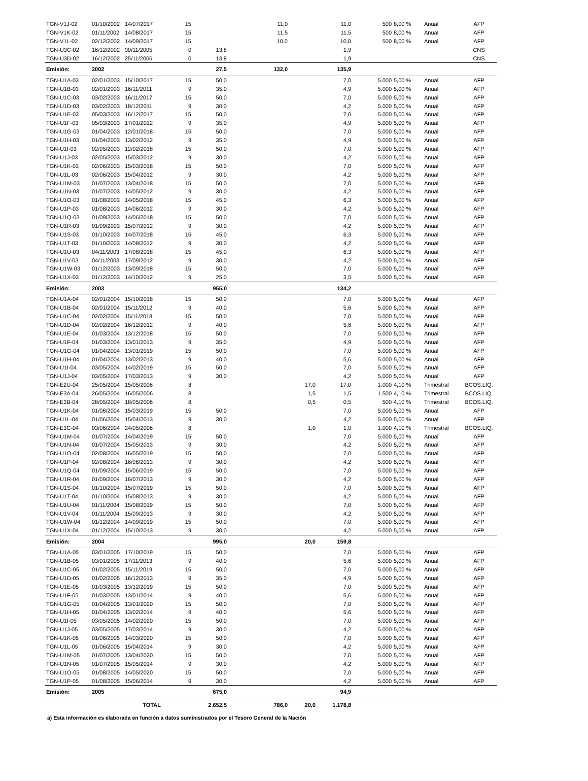| TGN-V1J-02 | 01/10/2002 | 14/07/2017 | 15 | | 11,0 | | 11,0 | 500 | 8,00 % | Anual | AFP |
| TGN-V1K-02 | 01/11/2002 | 14/08/2017 | 15 | | 11,5 | | 11,5 | 500 | 8,00 % | Anual | AFP |
| TGN-V1L-02 | 02/12/2002 | 14/09/2017 | 15 | | 10,0 | | 10,0 | 500 | 8,00 % | Anual | AFP |
| TGN-U3C-02 | 16/12/2002 | 30/11/2005 | 0 | 13,8 | | | 1,9 | | | | CNS |
| TGN-U3D-02 | 16/12/2002 | 25/11/2006 | 0 | 13,8 | | | 1,9 | | | | CNS |
| Emisión: | 2002 | | | 27,5 | 132,0 | | 135,9 | | | | |
| TGN-U1A-03 | 02/01/2003 | 15/10/2017 | 15 | 50,0 | | | 7,0 | 5.000 | 5,00 % | Anual | AFP |
| TGN-U1B-03 | 02/01/2003 | 16/11/2011 | 9 | 35,0 | | | 4,9 | 5.000 | 5,00 % | Anual | AFP |
| TGN-U1C-03 | 03/02/2003 | 16/11/2017 | 15 | 50,0 | | | 7,0 | 5.000 | 5,00 % | Anual | AFP |
| TGN-U1D-03 | 03/02/2003 | 18/12/2011 | 9 | 30,0 | | | 4,2 | 5.000 | 5,00 % | Anual | AFP |
| TGN-U1E-03 | 05/03/2003 | 16/12/2017 | 15 | 50,0 | | | 7,0 | 5.000 | 5,00 % | Anual | AFP |
| TGN-U1F-03 | 05/03/2003 | 17/01/2012 | 9 | 35,0 | | | 4,9 | 5.000 | 5,00 % | Anual | AFP |
| TGN-U1G-03 | 01/04/2003 | 12/01/2018 | 15 | 50,0 | | | 7,0 | 5.000 | 5,00 % | Anual | AFP |
| TGN-U1H-03 | 01/04/2003 | 13/02/2012 | 9 | 35,0 | | | 4,9 | 5.000 | 5,00 % | Anual | AFP |
| TGN-U1I-03 | 02/05/2003 | 12/02/2018 | 15 | 50,0 | | | 7,0 | 5.000 | 5,00 % | Anual | AFP |
| TGN-U1J-03 | 02/05/2003 | 15/03/2012 | 9 | 30,0 | | | 4,2 | 5.000 | 5,00 % | Anual | AFP |
| TGN-U1K-03 | 02/06/2003 | 15/03/2018 | 15 | 50,0 | | | 7,0 | 5.000 | 5,00 % | Anual | AFP |
| TGN-U1L-03 | 02/06/2003 | 15/04/2012 | 9 | 30,0 | | | 4,2 | 5.000 | 5,00 % | Anual | AFP |
| TGN-U1M-03 | 01/07/2003 | 13/04/2018 | 15 | 50,0 | | | 7,0 | 5.000 | 5,00 % | Anual | AFP |
| TGN-U1N-03 | 01/07/2003 | 14/05/2012 | 9 | 30,0 | | | 4,2 | 5.000 | 5,00 % | Anual | AFP |
| TGN-U1O-03 | 01/08/2003 | 14/05/2018 | 15 | 45,0 | | | 6,3 | 5.000 | 5,00 % | Anual | AFP |
| TGN-U1P-03 | 01/08/2003 | 14/06/2012 | 9 | 30,0 | | | 4,2 | 5.000 | 5,00 % | Anual | AFP |
| TGN-U1Q-03 | 01/09/2003 | 14/06/2018 | 15 | 50,0 | | | 7,0 | 5.000 | 5,00 % | Anual | AFP |
| TGN-U1R-03 | 01/09/2003 | 15/07/2012 | 9 | 30,0 | | | 4,2 | 5.000 | 5,00 % | Anual | AFP |
| TGN-U1S-03 | 01/10/2003 | 14/07/2018 | 15 | 45,0 | | | 6,3 | 5.000 | 5,00 % | Anual | AFP |
| TGN-U1T-03 | 01/10/2003 | 14/08/2012 | 9 | 30,0 | | | 4,2 | 5.000 | 5,00 % | Anual | AFP |
| TGN-U1U-03 | 04/11/2003 | 17/08/2018 | 15 | 45,0 | | | 6,3 | 5.000 | 5,00 % | Anual | AFP |
| TGN-U1V-03 | 04/11/2003 | 17/09/2012 | 9 | 30,0 | | | 4,2 | 5.000 | 5,00 % | Anual | AFP |
| TGN-U1W-03 | 01/12/2003 | 13/09/2018 | 15 | 50,0 | | | 7,0 | 5.000 | 5,00 % | Anual | AFP |
| TGN-U1X-03 | 01/12/2003 | 14/10/2012 | 9 | 25,0 | | | 3,5 | 5.000 | 5,00 % | Anual | AFP |
| Emisión: | 2003 | | | 955,0 | | | 134,2 | | | | |
| TGN-U1A-04 | 02/01/2004 | 15/10/2018 | 15 | 50,0 | | | 7,0 | 5.000 | 5,00 % | Anual | AFP |
| TGN-U1B-04 | 02/01/2004 | 15/11/2012 | 9 | 40,0 | | | 5,6 | 5.000 | 5,00 % | Anual | AFP |
| TGN-U1C-04 | 02/02/2004 | 15/11/2018 | 15 | 50,0 | | | 7,0 | 5.000 | 5,00 % | Anual | AFP |
| TGN-U1D-04 | 02/02/2004 | 16/12/2012 | 9 | 40,0 | | | 5,6 | 5.000 | 5,00 % | Anual | AFP |
| TGN-U1E-04 | 01/03/2004 | 13/12/2018 | 15 | 50,0 | | | 7,0 | 5.000 | 5,00 % | Anual | AFP |
| TGN-U1F-04 | 01/03/2004 | 13/01/2013 | 9 | 35,0 | | | 4,9 | 5.000 | 5,00 % | Anual | AFP |
| TGN-U1G-04 | 01/04/2004 | 13/01/2019 | 15 | 50,0 | | | 7,0 | 5.000 | 5,00 % | Anual | AFP |
| TGN-U1H-04 | 01/04/2004 | 13/02/2013 | 9 | 40,0 | | | 5,6 | 5.000 | 5,00 % | Anual | AFP |
| TGN-U1I-04 | 03/05/2004 | 14/02/2019 | 15 | 50,0 | | | 7,0 | 5.000 | 5,00 % | Anual | AFP |
| TGN-U1J-04 | 03/05/2004 | 17/03/2013 | 9 | 30,0 | | | 4,2 | 5.000 | 5,00 % | Anual | AFP |
| TGN-E2U-04 | 25/05/2004 | 15/05/2006 | 8 | | | 17,0 | 17,0 | 1.000 | 4,10 % | Trimestral | BCOS.LIQ. |
| TGN-E3A-04 | 26/05/2004 | 16/05/2006 | 8 | | | 1,5 | 1,5 | 1.500 | 4,10 % | Trimestral | BCOS.LIQ. |
| TGN-E3B-04 | 28/05/2004 | 18/05/2006 | 8 | | | 0,5 | 0,5 | 500 | 4,10 % | Trimestral | BCOS.LIQ. |
| TGN-U1K-04 | 01/06/2004 | 15/03/2019 | 15 | 50,0 | | | 7,0 | 5.000 | 5,00 % | Anual | AFP |
| TGN-U1L-04 | 01/06/2004 | 15/04/2013 | 9 | 30,0 | | | 4,2 | 5.000 | 5,00 % | Anual | AFP |
| TGN-E3C-04 | 03/06/2004 | 24/05/2006 | 8 | | | 1,0 | 1,0 | 1.000 | 4,10 % | Trimestral | BCOS.LIQ. |
| TGN-U1M-04 | 01/07/2004 | 14/04/2019 | 15 | 50,0 | | | 7,0 | 5.000 | 5,00 % | Anual | AFP |
| TGN-U1N-04 | 01/07/2004 | 15/05/2013 | 9 | 30,0 | | | 4,2 | 5.000 | 5,00 % | Anual | AFP |
| TGN-U1O-04 | 02/08/2004 | 16/05/2019 | 15 | 50,0 | | | 7,0 | 5.000 | 5,00 % | Anual | AFP |
| TGN-U1P-04 | 02/08/2004 | 16/06/2013 | 9 | 30,0 | | | 4,2 | 5.000 | 5,00 % | Anual | AFP |
| TGN-U1Q-04 | 01/09/2004 | 15/06/2019 | 15 | 50,0 | | | 7,0 | 5.000 | 5,00 % | Anual | AFP |
| TGN-U1R-04 | 01/09/2004 | 16/07/2013 | 9 | 30,0 | | | 4,2 | 5.000 | 5,00 % | Anual | AFP |
| TGN-U1S-04 | 01/10/2004 | 15/07/2019 | 15 | 50,0 | | | 7,0 | 5.000 | 5,00 % | Anual | AFP |
| TGN-U1T-04 | 01/10/2004 | 15/08/2013 | 9 | 30,0 | | | 4,2 | 5.000 | 5,00 % | Anual | AFP |
| TGN-U1U-04 | 01/11/2004 | 15/08/2019 | 15 | 50,0 | | | 7,0 | 5.000 | 5,00 % | Anual | AFP |
| TGN-U1V-04 | 01/11/2004 | 15/09/2013 | 9 | 30,0 | | | 4,2 | 5.000 | 5,00 % | Anual | AFP |
| TGN-U1W-04 | 01/12/2004 | 14/09/2019 | 15 | 50,0 | | | 7,0 | 5.000 | 5,00 % | Anual | AFP |
| TGN-U1X-04 | 01/12/2004 | 15/10/2013 | 9 | 30,0 | | | 4,2 | 5.000 | 5,00 % | Anual | AFP |
| Emisión: | 2004 | | | 995,0 | | 20,0 | 159,8 | | | | |
| TGN-U1A-05 | 03/01/2005 | 17/10/2019 | 15 | 50,0 | | | 7,0 | 5.000 | 5,00 % | Anual | AFP |
| TGN-U1B-05 | 03/01/2005 | 17/11/2013 | 9 | 40,0 | | | 5,6 | 5.000 | 5,00 % | Anual | AFP |
| TGN-U1C-05 | 01/02/2005 | 15/11/2019 | 15 | 50,0 | | | 7,0 | 5.000 | 5,00 % | Anual | AFP |
| TGN-U1D-05 | 01/02/2005 | 16/12/2013 | 9 | 35,0 | | | 4,9 | 5.000 | 5,00 % | Anual | AFP |
| TGN-U1E-05 | 01/03/2005 | 13/12/2019 | 15 | 50,0 | | | 7,0 | 5.000 | 5,00 % | Anual | AFP |
| TGN-U1F-05 | 01/03/2005 | 13/01/2014 | 9 | 40,0 | | | 5,6 | 5.000 | 5,00 % | Anual | AFP |
| TGN-U1G-05 | 01/04/2005 | 13/01/2020 | 15 | 50,0 | | | 7,0 | 5.000 | 5,00 % | Anual | AFP |
| TGN-U1H-05 | 01/04/2005 | 13/02/2014 | 9 | 40,0 | | | 5,6 | 5.000 | 5,00 % | Anual | AFP |
| TGN-U1I-05 | 03/05/2005 | 14/02/2020 | 15 | 50,0 | | | 7,0 | 5.000 | 5,00 % | Anual | AFP |
| TGN-U1J-05 | 03/05/2005 | 17/03/2014 | 9 | 30,0 | | | 4,2 | 5.000 | 5,00 % | Anual | AFP |
| TGN-U1K-05 | 01/06/2005 | 14/03/2020 | 15 | 50,0 | | | 7,0 | 5.000 | 5,00 % | Anual | AFP |
| TGN-U1L-05 | 01/06/2005 | 15/04/2014 | 9 | 30,0 | | | 4,2 | 5.000 | 5,00 % | Anual | AFP |
| TGN-U1M-05 | 01/07/2005 | 13/04/2020 | 15 | 50,0 | | | 7,0 | 5.000 | 5,00 % | Anual | AFP |
| TGN-U1N-05 | 01/07/2005 | 15/05/2014 | 9 | 30,0 | | | 4,2 | 5.000 | 5,00 % | Anual | AFP |
| TGN-U1O-05 | 01/08/2005 | 14/05/2020 | 15 | 50,0 | | | 7,0 | 5.000 | 5,00 % | Anual | AFP |
| TGN-U1P-05 | 01/08/2005 | 15/06/2014 | 9 | 30,0 | | | 4,2 | 5.000 | 5,00 % | Anual | AFP |
| Emisión: | 2005 | | | 675,0 | | | 94,9 | | | | |
| | | TOTAL | | 2.652,5 | 786,0 | 20,0 | 1.178,8 | | | | |
a) Esta información es elaborada en función a datos suministrados por el Tesoro General de la Nación